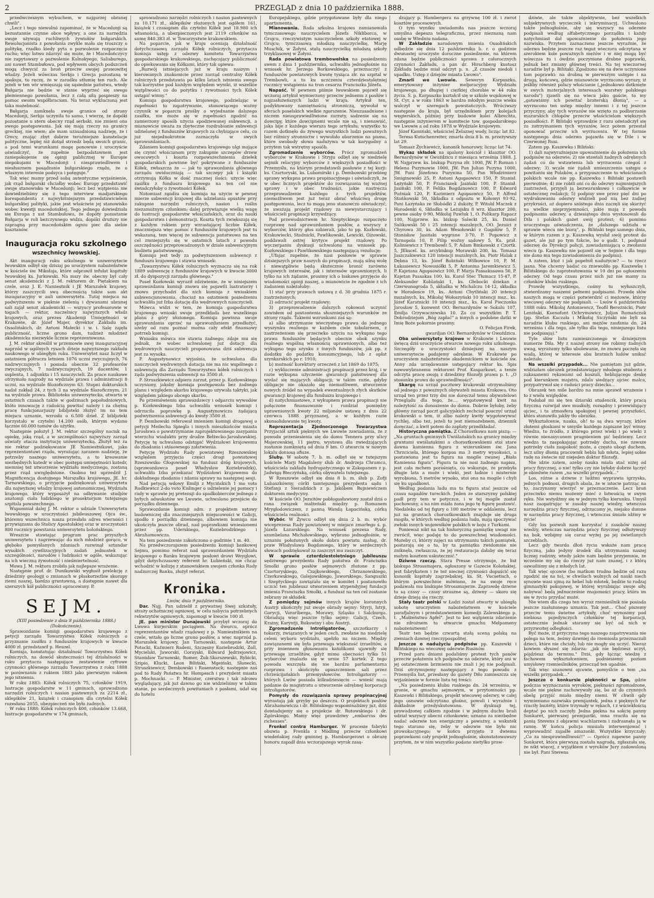2 PRZEGLĄD z dnia 10 października 1888.
przedwczesnym wybuchem, w najgorzej obranej chwili".
„Lecz i tego niewolnó zapominać, że w Macedonji są bezustannie czynne obce wpływy, a one za narzędzia swoje używają ruchliwych żywiołów bułgarskich. Rewolucjonista z powołania zwykle mało się troszczy o politykę, rzadko kiedy pyta o pozwolenie rozpoczęcia ruchu; więc łatwo zdarzyć się może, że i Macedończycy nie zapytawszy o pozwolenie Kalnokyego, Salisburego, ani nawet Stambułowa, pod wpływem obcych podszczeń mogą chwycić za broń przeciw swojej prawowitej władzy. Jeżeli wówczas Serbja i Grecja pozostaną w spokoju, to ręczę, że w zarodku stłumię ten ruch. Ale jeżeli w ten wir wmięszają się sąsiednie państwa, wtedy Bułgarja nie będzie w stanie wyprzeć się swego plemiennego powołania, lecz z całą siłą pospieszy na pomoc swoim współbraciom. Na teraz wykluczoną jest taka możebność.
Bułgarja zamknęła swoje granice od strony Macedonji, Serbja uczyniła to samo, i wierzę, że dopóki pozostanie u steru obecny rząd serbski, nie zmieni ona swego postępowania. Jak się mają rzeczy na granicy greckiej, nie wiem; ale mam uzasadnioną nadzieję, że i Grecy, znając zbyt dobrze teraźniejsze konstelacje polityczne, lepiej niż dotąd strzedz będą swoich granic, a pod temi warunkami mogę ponownie i uroczyście oświadczyć, że zupełnie bezpodstawnem jest zaniepokojenie się opinji publicznej w Europie niepokojami w Macedonji i niespraw­iedliwem i niesłusznem posądzanie bułgarskiego rządu, że o własnym interesie podsyca i potęguje."
Tak więc mamy przed sobą autentyczne wyjaśnienie, jak rząd bułgarski chciałby wobec Europy przedstawić swoje stanowisko w Macedonji; lecz bez wątpienia nie dowiedzieliśmy się z tego interview madjarskiego korespondenta z najwybitniejszym przedstawicielem bułgarskiej polityki, jakie jest właściwie jej stanowisko wobec kwestji macedońskiej. Tego jednego dowiedziała się Europa z ust Stambułowa, że dopóty pozostanie Bułgarja w roli bezczynnego widza, dopóki druższy nie zapragną przy macedońskim ogniu piec dla siebie kasztanów.
Inauguracja roku szkolnego
wszechnicy lwowskiej.
Akt inauguracji roku szkolnego w uniwersytecie lwowskim odbył się dzisiaj po uroczystem nabożeństwie w kościele św. Mikołaja, które odprawił infułat kapituły lwowskiej ks. Jurkowski. Na mszy św. obecny był cały senat akademicki z J. M. rektorem dr. Piętakiem na czele, oraz J. E. Namiestnik i JE Marszałek krajowy, którzy zaszczycili swą obecnością także sam akt inauguracyjny w auli uniwersytetu. Tutaj miejsca na podwyższeniu w pięknie zielenią i dywanami ubranej sali zajął senat akademicki — wszyscy profesorowie w togach — rektor, naczelnicy najwyższych władz krajowych, oraz prezes Akademji Umiejętności w Krakowie, dr. Józef Majer, dyrektor Zakładu im. Ossolińskich, dr. Antoni Małecki i w. i. Salę zajęła publiczność, liczne grono dam, tudzież młodzież akademicka niezwykle licznie reprezentowana.
J. M. rektor skreślił w przemowie swej inauguracyjnej naprzód w ogólnych rysach dzieje najwyższego zakładu naukowego w ubiegłym roku. Uniwersytet nasz liczył w ostatniem półroczu letniem 1076 uczni zwyczajnych, 76 nadzwyczajnych i posiada obecnie 32 profesorów zwyczajnych, 7 nadzwyczajnych, 19 docentów, 1 suplenta, 1 adjunkta i 15 nauczycieli. Za prace naukowe otrzymało nagrody na wydziale prawa i administracji 8 uczni, na wydziale filozoficznym 63. Stopni doktorskich nadał zakład 24, z tych 3 na wydziale filozoficznym, 21 na wydziale prawa. Biblioteka uniwersytecka, otwarta w ostatnich czasach także w godzinach popołudniowych, któto innowację z radością powitać należy i za chętną pracę funkcjonarjuszy bibljoteki złożyć im na tem miejscu uznanie, wzrosła o 6.500 dzieł. Z bibljoteki korzystało w czytelni 14.200 osób, którym wydano łącznie 60.000 tomów do użytku.
Następnie położył J. M. rektor szczególny nacisk na opiekę, jaką rząd, a w szczególności najwyższy zarząd oświaty otacza instytucję uniwersytecką. Złożył też za nie rektor podziękowanie JE Namiestnikowi, jako reprezentantowi rządu, wyrażając zarazem nadzieję, że potrzeby naszego uniwersytetu, a to kreowanie niezbędnych katedr w obec postępu umiejętności katedr, niemniej też utworzenie wydziału medycznego, zostaną przez rząd uwzględnione. Osobno też uprzedził J. Magnificencja dostojnego Marszałka krajowego, JE. hr. Tarnowskiego, o przyjęcie podziękowań uniwersytetu dla najwyższej władzy krajowej autonomicznej, Wydziału krajowego, który wyposażył na odbywanie studjów anatomji ciała ludzkiego w prosektorjum tutejszego szpitala powszechnego.
Wspomniał dalej J. M. rektor o udziale Uniwersytetu lwowskiego w uroczystości jubileuszowej Ojca św., któremu wszechnica nasza przesłała adres wierności i przywiązania do Stolicy Apostolskiej oraz w uroczystości 800 rocznicy powstania uniwersytetu bolońskiego.
Wreszcie stawiając program prac przyszłych uniwersytetu i zagrzewając do nich młodzież gorąco, w głęboko pomyślanych zdaniach rozwinął sztandar wysokich cywilizacyjnych zadań jednostek w szczególności, narodów i ludzkości w ogóle, wskazując na ich wieczną żywotność i nieśmiertelność.
Mowa J. M. rektora zrobiła jak najlepsze wrażenie.
Następnie prof. dr. Dunikowski wygłosił prelekcję z dziedziny geologji o zmianach w płaskorzeźbie skorupy ziemi naszej, bardzo gruntowną, a dostępnie nawet dla szerszych kół publiczności opracowany. P.
SEJM.
(XIII posiedzenie z dnia 8 października 1888.)
(Dokończenie).
Sprawozdanie komisji gospodarstwa krajowego z petycji zarządu Towarzystwa Kółek rolniczych o przyznanie zasiłku z funduszów krajowych w kwocie 4000 zł. przedstawił p. Heuzel.
Komisja, konstatując działalność Towarzystwa Kółek rolniczych, na dowód skuteczności tej działalności w roku przytacza następujące zestawienie cyfrowe czynności głównego zarządu Towarzystwa z roku 1888 w porównaniu z rokiem 1883 jako pierwszym rokiem jego istnienia.
W roku 1883: Kółek rolniczych 75, członków 1919, lustracje gospodarstw w 11 gminach, sprowadzono narzędzi rolniczych i nasion pastewnych za 2214 zł., sklepików 21, książek i czasopism dla czytelni Kółek rozesłano 2055, ubezpieczeń nie było żadnych.
W roku 1888: Kółek rolniczych 400, członków 13.668, lustracje gospodarstw w 174 gminach,
sprowadzono narzędzi rolniczych i nasion pastewnych za 10.171 zł., sklepików złożonych jest ogółem 161, książek i czasopism dla czytelni Kółek jest 18.980 ich własnością, a ubezpieczonych jest 2119 członków na sumę 840.383 zł. w Towarzystwie krakowskiem.
Na poparcie, jak w kraju oceniają działalność dotychczasową zarządu Kółek rolniczych, przytacza komisja ustęp z odezwy komitetu Towarzystwa gospodarskiego krakowskiego, zachęcający publiczność do opiekowania się Kółkami, który tak opiewa:
„Rozwój istniejących już w kraju naszym i kierowanych znakomicie przez zarząd centralny Kółek rolniczych przedstawia po kilku latach istnienia swego tak korzystne pod każdym względem wyniki, iż wszelkie wątpliwości co do pożytku i żywotności tych Kółek ustąpić winny."
Komisja gospodarstwa krajowego, podzielając w zupełności to zapatrywanie, stanowiącego ważny czynnik w poparciu prośby o wyjednanie dalszego zasiłku, nie może się w zupełności zgodzić na zamierzony sposób użycia spodziewanej subwencji, a mianowicie uważa za zbyteczne rozdrabianie subwencji udzielonej z funduszów krajowych za chybiające celu, co już niejednokrotnie zaznaczyła w swych sprawozdaniach.
Zdaniem komisji gospodarstwa krajowego ulgi mające się czynić włościanom przy zakupnie szczepów drzew owocowych i koszta rozpowszechnienia dziełek gospodarskich powinne być pokrywane z funduszów Kółek, zwłaszcza że — jak to sprawozdania głównego zarządu uwidoczniają — tak szczepy jak i książki otrzymują Kółka w dość znacznej ilości; użycie więc zasiłku z funduszu krajowego na ten cel nie świadczyłoby o żywotności Kółek.
Natomiast zgadza się komisja na użycie w pewnej mierze subwencji krajowej dla udzielania opustów przy zakupnie narzędzi rolniczych, nasion i roślin niezamożnym członkom; dalej przywiązuje wielką wagę do lustracji gospodarstw włościańskich, oraz do nauki gospodarstwa i demonstracji. Koszta tych zwiększają się z każdym rokiem przy wzrastającej liczbie Kółek, znaczniejsza więc pomoc z funduszów krajowych jest tu wskazaną, tem więcej że subwencja państwowa na ten cel zmniejszyła się w ostatnich latach z powodu oszczędności przeprowadzonych w dziale subwencyjnym budżetu państwowego.
Komisja jest tedy za podwyższeniem subwencji z funduszu krajowego i stawia wniosek:
„Towarzystwu Kółek rolniczych wyznacza się na rok 1889 subwencję z funduszów krajowych w kwocie 3000 zł. do dyspozycji zarządu głównego."
Poseł Kozłowski wyraził zdziwienie, że w niniejszem sprawozdaniu komisji znowu się pojawili lustratorzy i znowu przychodzi dla nich komisja z wnioskiem subwencjonowania, chociaż na ostatniem posiedzeniu uchwaliła już Izba dotację dla wędrownych nauczycieli.
Mówca widzi w tem, że komisja gospodarstwa krajowego wnioski swoje przedkłada bez wszelkiego planu z góry ułożonego. Komisja powinna swoje sprawozdania oprzeć na sprawozdaniem przedłożyć, ażeby od razu poznać można cały efekt finansowy potrzeb komisji.
Wniosku mówca nie stawia żadnego; zdaje mu się jednak, że wobec uchwalonej już dotacji dla wędrownych nauczycieli proponowana dziś subwencja jest za wysoka.
P. Augustynowicz wyjaśnia, że uchwalona dla nauczycieli wędrownych dotacja nie ma nic wspólnego z subwencją dla Zarządu Towarzystwa kółek rolniczych i żąda podwyższenia subwencji na 3500 zł.
P. Struszkiewicz odpiera zarzut, przez p. Kozłowskiego uczyniony, jakoby komisja postępowała bez żadnego planu i względem skarbu krajowego używała taktyki, jak względem jakiego obcego skarbu.
Po przemówieniu sprawozdawcy i odparciu wywodów p. Kozłowskiego Izba uchwaliła wniosek komisji i odrzuciła poprawkę p. Augustynowicza żądającą podwyższenia subwencji do kwoty 3500 zł.
P. Dembowski referował imieniem komisji drogowej o petycji Meilecha Spiegla i innych mieszkańców miasta Jarosława o powstrzymanie zaprojektowanego zasypania wierzchu wiaduktu przy drodze Bełżecko-Jarosławskiej. Petycję tę uchwalono odstąpić Wydziałowi krajowemu do zbadania i stósownego załatwienia.
Petycję Wydziału Rady powiatowej Rzeszowskiej względem przyjęcia części drogi powiatowej Rzeszowsko Głogowskiej na fundusz dróg krajowych, (sprawozdawca poseł Władysław Koziebrodzki), uchwaliła Izba przekazać Wydziałowi krajowemu do dokładnego zbadania i zdania sprawy na następnej sesji.
Nad petycją wdowy Emilji z Mycińskich 1 mo voto Rodkiewicz 2-do voto Kislinger o udzielenie jej pomocy i rady w sprawie jej pretensji do spadkobierców jednego z byłych adwokatów we Lwowie, uchwalono przejście do porządku dziennego.
Sprawozdanie komisji adm. z projektem ustawy budowniczej dla znaczniejszych miejscowości w Galicji, spadło z porządku dziennego, albowiem komisja nie ukończyła jeszcze obrad, nad poprawkami wniesionemi przez pp. Uderskiego, Koziebrodzkiego i Abrahamowicza.
Na tem posiedzenie zakończono o godzinie 1 m. 40.
Na przedwczorajszem posiedzeniu komisji bankowej Sejmu, pomimo referat nad sprawozdaniem Wydziału krajowego o Banku krajowym posłowi drowi Weyglowi, gdyż dotychczasowy referent hr. Łubieński, nie chcąc wchodzić w kolizję z stanowiskiem swojem członka Rady nadzorczej Banku, złożył referat.
Kronika.
Lwów, dnia 9 października.
Dar. Najj. Pan udzielił z prywatnej Swej szkatuły, straży ochotniczej ogniowej, w celu nabycia potrzebnych rekwizytów ogniowych, zapomogi w kwocie 100 zł.
JE. pan minister Dunajewski przybył wczoraj do Lwowa kurjerskim pociągiem. Na dworcu, oprócz reprezentantów władz rządowej z p. Namiestnikiem na czele, witało go liczne grono posłów, a więc naprzód p. Marszałek krajowy, Jan Tarnowski, następnie Artur Potocki, Kaźmierz Badeni, Szczęsny Koziebrodzki, Zoll, Mycielski, Jaworski, Gorayski, Edward Jędrzejowicz, Stanisław Tarnowski, Romer, Żuk-Skarszewski, Rybicki, Szipio, Klucki, Leon Biliński, Mgeiński, Słonecki, Struszkiewicz, Dembowski i Rosenstock; następnie zaś pod to Rady Państwa hr. Hompesch i prezydent miasta p. Mochnacki. — P. Minister, czerstwo i tak zdrowo wyglądający, jak już dawno go nie widzieliśmy w takim stanie, po serdecznych powitaniach z posłami, udał się do hotelu
Europejskiego, gdzie przygotowane były dla niego apartamenta.
Mianowania. Rada szkolna krajowa zamianowała tymczasowego nauczycielem Józefa Nikliborca, w Grojcu, rzeczywistym nauczycielem szkoły etatowej w Grojcu; tymczasową młodszą nauczycielkę, Marję Muschik, w Żołyni, stałą nauczycielką młodszą szkoły trzyklasowej w Żołyni.
Rada powiatowa trembowelska na posiedzeniu swem z dnia 1 października, uchwaliła jednogłośnie na wniosek hr. Jerzego Borkowskiego, przeznaczyć z funduszów powiatowych kwotę tysiąca złr. na szpital w Trembowli, a to ku uczczeniu czterdziestolętniej rocznicy wstąpienia na tron cesarza Franciszka Józefa.
Napaść. W pewnem piśmie lwowskiem pojawił się wczoraj artykuł wymierzony przeciw jednemu z posłów i najzasłużeńszych ludzi w kraju. Artykuł ten, podyktowany namiętnością stronniczą, wywołał w sferach poselskich wielkie zgorszenie. Nieuzasadnione i niczem nieusprawiedliwione zarzuty, sadzenie się na dowcipy, które dowcipnemi wcale nie są, i nienawiść, jaka bije z każdego wiersza tego artykułu; wszystko to razem dotknęło do żywego wszystkich ludzi poważnych bez różnicy stronnictw i wywołało oburzenie na pismo, które swobody słowa nadużywa w tak karygodny a przytem tak wstrętny sposób.
Zgromadzenie wyborców. Prócz zgromadzeń wyborców w Krakowie i Stryju odbył się w niedzielę sejmik relacyjny wyborców z większych posiadłości w Przemyślu, na którym przedstawili posłowie z tej kurji: ks. Czartoryski, ks. Lubomirski i p. Dembowski przebieg sprawy wykupna prawa propinacyjnego i oświadczyli, że w obec licznych projektów do rozwiązania tej ważnej sprawy i w obec trudności, jakie nastręcza przeprowadzenie każdego z tych projektów, niemożliwem jest już teraz obrać właściwą drogę postępowania, lecz to mogą jeno stanowczo oświadczyć, że uważają projekt rządowy za niewystarczający i właścicieli propinacji krzywdzący.
Pod przewodnictwem hr. Szeptyckiego rozpoczęto rozprawę nad sprawozdaniem posłów, a wszyscy z wyborców, którzy głos zabierali, jako to pp. Kozłowski, Krakowiecki, Stadnicki, Pawlikowski, Lewicki, Gizowski, poddawali ostrej krytyce projekt rządowy. Po wyczerpaniu dyskusji uchwalono na wniosek pp. Kozłowskiego i Pawlikowskiego następującą rezolucję:
„Ufając zupełnie, że nasi posłowie w sprawie dzisiejszych praw naszych do propinacji, mają silną wolę i niewątpliwie będą skutecznie bronić zarówno krajowych interesów, jak i interesów uprawnionych, li tylko na ich żądanie, prosimy ich o łaskawe przyjęcie do wiadomości opinji naszej, a mianowicie że zgodnie z ich zadaniem należałoby:
1) stać przy prawach ustawą z d. 30 grudnia 1875 r. zastrzeżonych;
2) odrzucić projekt rządowy;
3) przeprowadzenie dalszych rokowań uczynić zawisłem od postawienia słuszniejszych warunków ze strony rządu. Takiemi warunkami zaś są:
a) albo utrzymanie wieczystego prawa do jednego wyszynku realnego w każdem ciele tabularnem, z zastrzeżeniem się przeciwko użyciu na wykupno tego prawa funduszów będących obecnie obok szynku realnego wspólną własnością uprawnionych, albo też wykupno tego szynku z innych funduszów, jak pp. z dodatku do podatku konsumcyjnego, lub z opłat szynkarskich po r. 1910;
b) możność korektury orzeczeń z lat 1869 do 1875;
c) wykluczenie administracji propinacji przez kraj, i w razie wykupna użyczenie gwarancji państwowej dla wydać się mających obligacji; w takim razie, gdyby obligacje nie okazało się niemożliwem, utworzenie nowych źródeł na wypadek ewentualnych złych skutków gwarancji krajowej dla funduszu krajowego i
d) natychmiastowe, z wykupnem prawa propinacji nie połączone finansowanie i rozdział pomiędzy uprawnionych kwoty 22 miljonów ustawą z dnia 22 czerwca 1888 przyznanej, a w każdym razie skonsolidowanie tej kwoty.
Reprezentacja Zjednoczonego Towarzystwa Przyjaciół sztuk pięknych we Lwowie zawiadamia, że z powodu przeniesienia się do domu Tennera przy ulicy Majerowskiej, 11 piętro, wystawa dla zwiedzających zostanie zamkniętą od dnia 9 bm. O otwarciu w nowym lokalu doniosą afisze.
Śluby. W sobotę 7. b. m. odbył się w tutejszym kościele Marji Magdaleny ślub dr. Andrzeja Chramca, właściciela zakładu hydropatycznego w Zakopanem z p. Jadwigą Bieczyńską, córką obywatela tutejszego.
W Rzeszowie odbył się dnia 8 b. m. ślub p. Zofji Lubaszkówny, córki tamtejszego prezydenta sądu i Stefanji z Sieradzkich z p. Jakóbem Bujniewiczem doktorem medycyny.
W kościele OO. Jezuitów pobłogosławiony został dziś o rana związek małżeński między p. Romanem Mrygłodowiczem, z panną Wandą Łopacińską, córką właściciela realności.
Wybór. W Żywcu odbył się dnia 2 b. m. wybór wiceprezesa Rady powiatowej w miejsce zmarłego ś. p. Józefa Łazarskiego. Na wniosek prezesa Rady, szambelana Michałowskiego, wybrano jednogłośnie, w uznaniu położonych około dobra powiatu zasług, dr. praw Władysława Bogdaniego, który w serdecznych słowach podziękował za zaszczyt mu zaszczyt.
W sprawie czterdziestoletniego jubileuszu sędziwego prezydenta Rady państwa dr. Franciszka Smolki grono posłów sejmowych złożone z pp. Czartoryskiego, Czajkowskiego, Chrzanowskiego, Czerkawskiego, Golejowskiego, Jaworskiego, Sanguszki i Szeptyckiego zawiązało się w komitet i postanowiło uczcić ten jubileusz utworzeniem stypendyjnej fundacji imienia Franciszka Smolki, a fundusz na ten cel zostanie zebrany ze składek.
Z pomiędzy sejmów innych krajów koronnych Austrji ukończyły już swoje obrady sejmy: Styrji, Istrji, Gorycji, Vorarlberga, Morawy, Szląska i Salcburga. Obradują więc jeszcze tylko sejmy: Galicji, Czech, Krainy, Karyntji, Bukowiny i obu Austrji.
Zgromadzenie Introligatorów, szczotkarzy i tokarzy, związanych w jeden cech, zwołane na niedzielę celem wyboru wydziału, spełzło na niczem. Między zawiązanemi się była przewaga większość izraelitów, a przy imiennem głosowaniu katolikami ujawniły się przewagę izraelitów, gdyż mimo obecności tylko 51 wyborców znalazło się w urnie 57 kartek. Z tego powodu wszczęła się nie bardzo parlamentarna rozprawa i skończyło opuszczeniem sali przez chrześcijańskich przemysłowców. Introligatorzy — których Lwów posiada kilkudziesięciu — wnieść mają podanie do magistratu o utworzenie odrębnej korporacji introligatorów.
Pomysły do rozwiązania sprawy propinacyjnej wyrastają jak grzyby po deszczu. O projektach posłów Abrahamowicza i dr. Bilińskiego wspominaliśmy już, dziś dowiadujemy się o projekcie dr. Rutowskiego i dr. Zgórskiego. Mamy więc prawdziwy „embarras des richesses".
Frenkel contra Hamburger. W procesie fabryki obuwia p. Frenkla z Mödling przeciw członkowi wiedeńskiej rady gminnej p. Hamburgerowi o obrazę honoru zapadł dnia wczorajszego wyrok zasą-
dzający p. Hambergera na grzywnę 100 zł. i zwrot kosztów procesowych.
O tym wyniku uwiadomiła nas jeszcze wczoraj umyślna depesza telegraficzna, przez nieznaną nam osobę w Wiedniu nadana.
W Zakładzie narodowym imienia Ossolińskich odbędzie się dnia 12 października b. r. o godzinie dwunastej uroczyste doroczne posiedzenie, na którem zdana będzie publiczności sprawa z całorocznych czynności Zakładu, a pan dr. Hirschberg kustosz Zakładu będzie miał odczyt p. n. „Z czasów niedoli i upadku. Ustęp z dziejów miasta Lwowa".
Zmarli we Lwowie. Seweryn Karpuszko, emerytowany inżynier meljoracyjny Wydziału krajowego, po długiej i ciężkiej chorobie w 44 roku życia. Ś. p. Karpuszko kształcił się w szkole wojskowej w St. Cyr, a w roku 1863 w bardzo młodym jeszcze wieku walczył w szeregach powstańczych. Wróciwszy następnie do kraju, był urzędnikiem przy kolejach węgierskich, później przy budowie kolei Albrechta, następnie inżynierem w komitecie tow. gospodarskiego we Lwowie a od roku 1878 w Wydziale krajowym.
Józef Kamiński, właściciel Żelaznej wody, licząc lat 82.
Teresa Kutschenreiter, zmarła dnia 8 b. m. przeżywszy lat 29.
Tomasz Żychiewicz, kanonik honorowy, licząc lat 74.
Wykaz składek na spalony kościół i klasztor OO. Bernardynów w Gwoździcu z miesiąca września 1888. J. W. Najprzew. ks. biskup Puzyna złr. 1000, JW. P. Roman i Helena Puzynowie 1000, JW. Pan Julian Puzyna 1000, JW. Pani Józefowa Puzynina 50, Pan Włodzimierz Smiginowski 25, P. Antoni Agopsowicz 150, P. Stanisł. Łężyński 50, P. Franciszek Jasiński 100, P. Stanisł. Jasiński 100, P. Feliks Bogdanowicz 100, P. Edward Poźniak 120, P. Kazimierz Agopsowicz 50, P. Alfred Stańkowski 50, Składka z odpustu w Kołomyi 93·92, Pani Łazyńska ze Słobódki 2 dukaty, P. Witold Maczek z Horodenki 6, Składka w Leżajsku 8 wrz. klasztor 200, pewne osoby 0·90, Mikołaj Pawluk 1, O. Polikarp Rapacz 100, Najprzew. ks. biskup Solecki 25, ks. Daniel Sulikowski 50 i 25 intencji mszalnych, OO. Jezuici z Chyrowa 30, ks. Adam Wesołowski z Gogołów 5, P. Stanisław Jasiński wygrane 3·70, P. Popowicz z Tarnopola 10, P. Filip woźny sądowy 5, Ks. prał. Kaliniewicz z Trembowli 5, P. Adam Binkowski z Czortk. 5, JEkscel. ks. arcybiskup Morawski 200, ks. Tomasz Jaszczakiewicz 120 intencji mszalnych, ks. Piotr Halak z Dębna 13, ks. Józef Bobiński Wilkowice 10, P. M. Łukasiewicz Nowosiółki 5, P. Antonina Jaremkiewicz 5, P. Kajetana Agopsowicz 100, P. Marja Passakasowa 50, P. Kajetan Passakas 100, ks. Karol Stec Tłumacz 15·47, P. Aleksander Koblański 1, ks. Głebocki dziekan z Czerwonogroda 5, składka w Michalczu 14·12, składka w Horodence 19, ks. Antoni Chytliński 20 intencji mszalnych, ks. Mikołaj Wołoszyński 10 intencji msz., ks. Józef Karatnicki 10 intencji msz., ks. Karol Pieczonka Jarosław 5, konwent OO. Bernardynów w Sokalu 107, Emilja Grzywaczewska 10. Za co wszystkim P. T. Dobrodziejom „Bóg zapłać" a innych o podobne datki w Imię Boże pokornie prosimy.
O. Felicjan Firek,
gwardjan OO. Bernardynów w Gwoździcu.
Oba uniwersytety krajowe w Krakowie i Lwowie święcą dziś uroczyście otwarcie nowego roku szkolnego. Szczegóły o uroczystości dzisiejszej na naszym uniwersytecie podajemy odrębnie. W Krakowie po uroczystem nabożeństwie akademickiem w kościele św. Anny zda urzędowanie ustępujący rektor ks. Spis nowowybranemu rektorowi Prof. Kasparkowi, a tenże odczyta pracę swoją z dziedziny filozofji prawa p. t. „O stosunku prawa do sprawiedliwości".
Skargę na urząd pocztowy krakowski otrzymaliśmy od jednego z poważnych obywateli miasta Krakowa. Oto urząd ten przez trzy dni nie doręczał temu obywatelowi Przeglądu dla tego, że.... wygotowywał kwit na należytość za donoszenie do domu. Dobrze byłoby, żeby główny zarząd poczt galicyjskich zechciał pouczyć urząd krakowski o tem, iż albo należy kwity wygotowywać rychlej, albo też, jeżeli to jest niemożebnem, dziennik doręczać, a kwit potem do zapłaty przedkładać.
Historyczna pamiątka. Z Chorostkowa nam piszą: — „Na gruntach gminnych Uwiślańskich na granicy między gruntami uwiślańskimi a chorostkowskiemi stoi stare dawna kamienna figura z wizerunkiem św. Jana Chrzciciela, którego korpus ma 3 metry wysokości, a postawiona jest ta figura na mogile zwanej „Biała Kamienna figura". Figura ta nie nosi żadnego napisu, jest cała mchem porośnięta, co wskazuje, że przebyła długie lata a może i wieki, jest ładnie i misternie wyrobiona, 5 metrów wysoko, stoi ona na mogile i chyli się ku upadkowi.
Według podania ludu ma ta figura stać jeszcze od czasu napadów tureckich. Jeden ze starszyzny polskiej padł przy tem w potyczce, i w tej mogile został pochowany, a na nim miała żona jego tę figurę postawić. Niedaleko od tej figury o 100 metrów w oddaleniu, lecz już na gruntach chorostkowskich znajduje się druga mogiła, w których według podania ludu, mają spoczywać zwłoki innych wojowników polskich w boju z Turkami.
Ponieważ nikt na tak historyczną pamiątkę uwagi nie zwrócił, więc podaję to do powszechnej wiadomości. Możeby ci, którzy zajęci na utrzymaniu takich pamiątek, postarają się o to, by ta pamiątka zwidomnie nie zniknęła, zwłaszcza, że jej restauracja dałaby się teraz małym kosztem uskutecznić."
Dziwne rzeczy. Stara Presse utrzymuje, że list biskupa Strossmajera, ogłoszony w Gazecie Kolońskiej, jest fabrykatem i że też niecnej czynności dopuścić się kanonik kapituły zagrzebskiej, ks. St. Vucsetisch, o którym powszechnie mówiono, że na swoje ręce podawała mu biskupie Strossmajerze. Zaprawdę dziwne to są czasy — czasy straszne są, dziwny — skoro się dzieje dzieją się rzeczy.
Stały teatr polski w Łodzi został otwarty w ubiegłą sobotę uroczystem nabożeństwem w kościele parafjalnym i przedstawieniem komedji Zalewskiego p. t. „Małżeństwo Apfel". Jest to bez wątpienia zdarzenie nie zdrożnem to otwarcie gmachu Melpomeny nabożeństwem!
Teatr ten będzie czwartą stałą sceną polską na ziemiach dawnej rzeczypospolitej.
Jeszcze o nadużyciu podpisów pp. Kaszewki i Bilińskiego na wiecowej odezwie Rusinów.
Przed paru dniami podaliśmy protest tych panów przeciw położeniu ich podpisów na odezwie, który oni w jej ostatecznem brzmieniu nie znali i jej nie podpisali. Dziś otrzymujemy następujący z tego powodu z Przemyśla list, przesłany do gazety Diło zamieszcza się wyjaśnienie w formie listu tej treści:
„Na posiedzeniu klubu ruskiego dn. 24 września, w gronie, w gmachu sejmowym, w przytomności pp. Kaszewki i Bilińskiego, projekt wiecowej odezwy, w całej jego osnowie odczytano głośno, powoli i wyraźnie i dokładnie przedyskutowano. W dyskusji tej, prowadzonej całkiem zgodnie i w jednym duchu brali udział wszyscy obecni członkowie; uznano za niezbędne nadać odezwie ton energiczny a poważny, a wskutek tego starano się, żeby w odezwie nie było nic prowokacyjnego; w końcu przyjęto z dwiema poprawkami cały projekt jednogłośnie, skonstatowawszy przytem, że w nim wszystko podano nietylko praw-
dziwie, ale także objektywnie, bez wszelkich subjektywnych wycieczek i inkryminacyj. Uchwalono także jednogłośnie, aby się wszyscy na odezwie podpisali według alfabetycznego porządku i każdy natychmiast dał upoważnienie do położenia jego nazwiska. Przytem zaznaczono jeszcze wyraźnie, że odezwa będzie jeszcze raz tegoż wieczora odczytana w szerokiem kole poważnych mężów i w niej mogą być wówczas tu i ówdzie poczynione drobne poprawki, jednak bez zmiany głównej treści. Na tej wieczornej naradzie był p. Biliński. Zgodzono się na dwie uczynione tam poprawki: na drobną w pierwszym ustępie i na drugą, końcową, gdzie mianowicie wyrzucono wyrazy, iż jeśliby również polscy włościanie („jednakowo dotknięte w swych materjalnych interesach warstwy polskiego narodu") zjawili się na wiecu jako goście, to my „gotowiśmy ich powitać braterską dłonią", — a wyrzucono ten ustęp między innemi i z tej jeszcze przyczyny, aby tych wyrazów nie wzięto za podburzanie mazurskich chłopów przeciw właścicielom większych posiadłości. P. Biliński wprawdzie z razu oświadczył się za zatrzymaniem tych wyrazów, lecz potem przestał oponować przeciw ich wyrzuceniu. W tej formie następnego dnia odezwa pojawiła się w Dile i w Czerwonej Rusi.
Zatem pp. Kaszewko i Biliński:
1) dali najwyraźniejsze upoważnienie do położenia ich podpisów na odezwie; 2) nie stawiali żadnych odrębnych żądań co do wstawienia lub wyrzucenia czegoś z odezwy; 3) wcale nie żądali umieszczenia ustępu o powitaniu się Polaków, a przypuszczenie to włościanach polskich wcale nie pp. Kaszewko i Biliński postawili pierwotnie; 4) nie robili oni co do odezwy najmniejszych zastrzeżeń, przyjęli ją bezwarunkowo i całkowicie w ostatecznej redakcji; 5) podpisy swe przez pięć dni po wydrukowaniu odezwy widzieli pod nią bez żadnej przykrości, aż dopiero szóstego dnia zaczęli się skarżyć na wielkie nieprzyjemności, jakie mają z powodu podpisania odezwy, a dziesiątego dnia wystosowali do Diła i polskich gazet swój protest; 6) pomimo uroczystego oświadczenia, że „dalszego udziału w sprawie wiecu nie biorą", p. Biliński tego samego dnia, w którym razem z p. Kaszewką wysłał swój protest do gazet, ale już po tym fakcie, bo o godz. 1, podpisał odezwę do Dyrekcji policji, zawiadamiającą o zwołaniu wiecu (p. Kaszewko nie pojawił się w Sejmie i dla tego nie dano mu tego zawiadomienia do podpisu).
A zatem, ktoż i jak popełnił nadużycie? — to rzecz jasna. Nie chcemy badać co zniewoliło pp. Kaszewkę i Bilińskiego do zaprotestowania w 10 dni po ogłoszeniu odezwy. Od tego czasu przez nich już nie mamy za członków klubu ruskiego.
Prawdę wszystkiego, cośmy tu wyłuszczyli, stwierdzamy naszemi pełnemi podpisami. Prawdę słów naszych mogą w części potwierdzić ci mężowie, którzy wiecowej odezwy nie podpisali. — Lwów 6 października 1888 roku. Mikołaj Antoniewicz, Teofil Bereżnicki, Piotr Leniński, Ksenofont Ochrymowicz, Juljan Romańczuk (pp. Stefan Kaczała i Mikołaj Siczyński nie byli na naradzie klubu ruskiego, ani mężów zaufania dn. 24 września i dla tego, ale tylko dla tego, niniejszego listu nie podpisują)."
Tyle słów listu zamieszczonego w dzisiejszym numerze Diła. My z naszej strony nie robimy żadnych uwag, wyrażamy tylko ubolewanie, że znowu poczęła się wadą, której w interesie obu bratnich ludów unikać należało.
Na wszelki przypadek... Nie pamiętam już gdzie, widziałam obrazek przedstawiający młodego studenta z zakasanemi rękawami od koszuli, heblującego deskę pod kierunkiem majstra, zdala siedzący ojciec malca, przypatrywał się z radości pracy dziecka...
Obrazek ten mile bardzo na mnie sprawił wrażenie i to z wielu względów.
Podobał mi się ten dziarski studencik, który pracą fizyczną rozwijał swe muskuły, rozsądny i przewidujący ojciec, i ta atmosfera spokojnej i pewnej przyszłości, która stanowiła jakby tło obrazka.
Wykształcenie, nauka, oh! to są dwa wyrazy, które złotemi głoskami w umyśle każdego zapisane być winny. Wiedza, to źródło, z którego przez wieki i po wieki z równie nienasyconem pragnieniem pić będziemy. Lecz wiedza ta zaspakajając potrzeby ducha, nie zawsze potrzeby ciała zaspokoić może, a często ubogi duchem, lecz silny dłonią pracownik hebla lub młota, lepiej sobie radę na świecie niż niejeden doktor filozofji.
Nie idzie zatem, azeby nauka miała stać niżej od pracy fizycznej, o nie! tylko czy nie byłoby dobrze łączyć je obiedwie razem „na wszelki przypadek..."
Los, różne a dziwne z ludźmi wyprawia igrzyska, jednych podnosi, drugich obala, że w istocie patrząc na to, zaczynamy wierzyć w przeznaczenie. Lecz broń przeciwko niemu możemy mieć z łatwością w swym ręku. Nie wstydźmy się w jednym tylko kierunku. Umyśl nasz zaopatrując w zasoby naszej wiedzy, wtenczas narzędzia pracy fizycznej, odrzucamy je, niejako dumne w narzędzia pracy fizycznej, i wtenczas śmiało idźmy w życie!
Gdy los pozwoli nam korzystać z zasobów naszej wiedzy, wtenczas narzędzia pracy fizycznej odłożywszy na bok, wzbijmy się coraz wyżej po jej świetlanych szczeblach.
Lecz gdy twarda dłoń życia wskaże nam pracę fizyczną, jako jedyny środek dla utrzymania naszej licznej rodziny, wtedy jakże nam będzie przyjemnie, że wcześnie my się do rzeczy już nam znanej, i z którą oswoiliśmy się z młodych lat.
Tak więc ojcowie (bo matkom trudno będzie od razu zgodzić się na to), w chwilach wolnych od nauki niech synowie wasi ujmą za hebel lub młotek, będzie to rodzaj gimnastyki pokojowej, w której wyrabiając swoje siły, nabywać będą jednocześnie znajomości pracy, która im się w życiu przydać może.
Nie wiem dla czego ten wyraz rzemieślnik nie posiada jeszcze zasłużonego uznania. Tak jest... Choć piszemy przeciw temu świetne artykuły, choć wynosimy pod niebiosa pojedynczych członków tej korporacji, ostatecznie jednak staramy się być od nich w przyzwoitej odległości.
Być może, iż przyczyna tego naszego zapatrywania nie polega na tem, żeśmy dawniej do rzemiosła przeznaczali dzieci, które nie chciały, lub nie mogły się uczyć. Nieraz bowiem słyszeć się zdarza: „jak nie będziesz uczył, pójdziesz do terminu." Dziś, gdy łącząc wiedzę z fachowem wykształceniem, podniesiemy poziom umysłowy rzemieślników, przecząd ten upadnie.
Tak więc szanowni ojcowie, pomyślcie o tem „na wszelki przypadek..."
Jeszcze o konkursie piękności w Spa, gdzie podczas wyznaczania wyroków, piękności zgromadzone, wcale nie piękne zachowywały się, bo aż do czynnych obelg przyjść miało między niemi. W chwili gdy wymieniono nazwiska premjantek, jedna z pięknych fur rzuciły buziéty, które trzymały w rękach, i z wściekłością deptać po nich zaczęły. Jedna piękna na sakcię panny Sonkaret, pierwszej premjantki, inna rzuciła się na panią Stevens z objawmi wachlarzem i zadrasnęła ją w ramię. W końcu policja musiała interwenjować i wyprowadzić zajadłe amazonki. Wszystkie krzyczały: „Co za niesprawiedliwość!" — Oprócz zapewne panny Sonkaret, która pierwszą została nagrodą, zgłaszała się, że nikt więcej, z wyjątkiem z wyroków Jury zadowoloną nie był. Pani Stevens